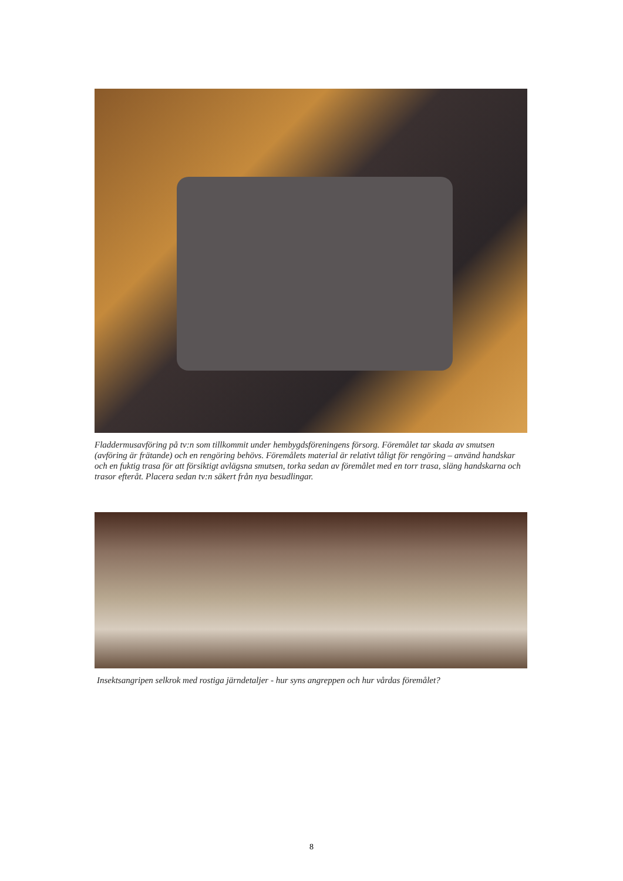Fladdermusavföring på tv:n som tillkommit under hembygdsföreningens försorg. Föremålet tar skada av smutsen (avföring är frätande) och en rengöring behövs. Föremålets material är relativt tåligt för rengöring – använd handskar och en fuktig trasa för att försiktigt avlägsna smutsen, torka sedan av föremålet med en torr trasa, släng handskarna och trasor efteråt. Placera sedan tv:n säkert från nya besudlingar.
Insektsangripen selkrok med rostiga järndetaljer - hur syns angreppen och hur vårdas föremålet?
8